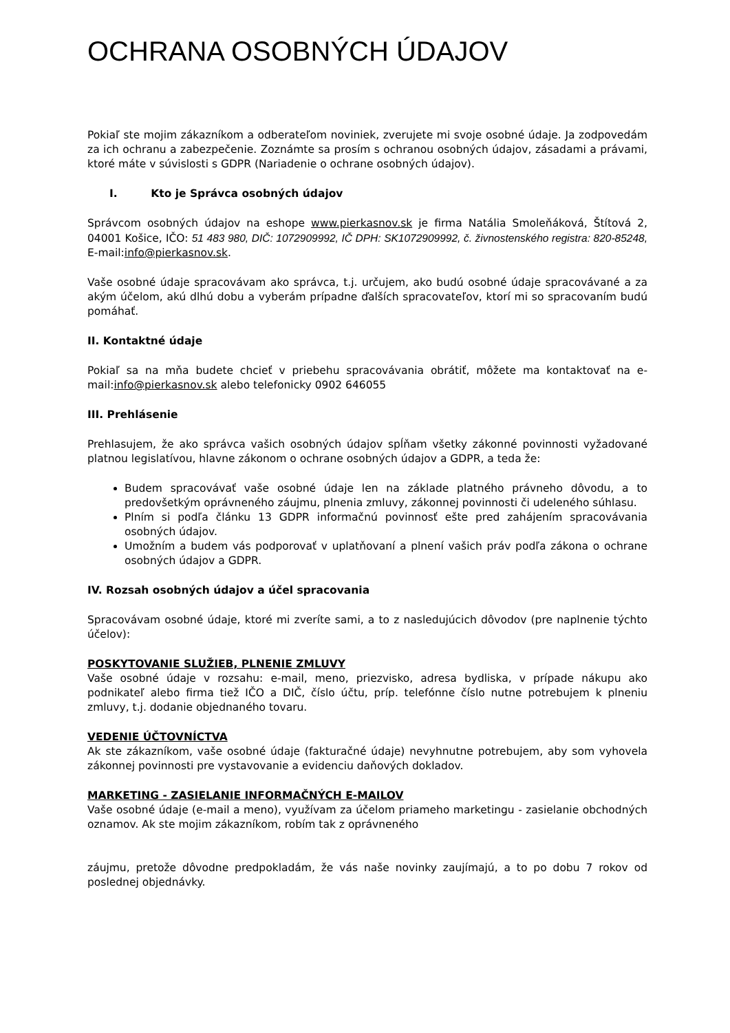OCHRANA OSOBNÝCH ÚDAJOV
Pokiaľ ste mojim zákazníkom a odberateľom noviniek, zverujete mi svoje osobné údaje. Ja zodpovedám za ich ochranu a zabezpečenie. Zoznámte sa prosím s ochranou osobných údajov, zásadami a právami, ktoré máte v súvislosti s GDPR (Nariadenie o ochrane osobných údajov).
I. Kto je Správca osobných údajov
Správcom osobných údajov na eshope www.pierkasnov.sk je firma Natália Smoleňáková, Štítová 2, 04001 Košice, IČO: 51 483 980, DIČ: 1072909992, IČ DPH: SK1072909992, č. živnostenského registra: 820-85248, E-mail:info@pierkasnov.sk.
Vaše osobné údaje spracovávam ako správca, t.j. určujem, ako budú osobné údaje spracovávané a za akým účelom, akú dlhú dobu a vyberám prípadne ďalších spracovateľov, ktorí mi so spracovaním budú pomáhať.
II. Kontaktné údaje
Pokiaľ sa na mňa budete chcieť v priebehu spracovávania obrátiť, môžete ma kontaktovať na e-mail:info@pierkasnov.sk alebo telefonicky 0902 646055
III. Prehlásenie
Prehlasujem, že ako správca vašich osobných údajov spĺňam všetky zákonné povinnosti vyžadované platnou legislatívou, hlavne zákonom o ochrane osobných údajov a GDPR, a teda že:
Budem spracovávať vaše osobné údaje len na základe platného právneho dôvodu, a to predovšetkým oprávneného záujmu, plnenia zmluvy, zákonnej povinnosti či udeleného súhlasu.
Plním si podľa článku 13 GDPR informačnú povinnosť ešte pred zahájením spracovávania osobných údajov.
Umožním a budem vás podporovať v uplatňovaní a plnení vašich práv podľa zákona o ochrane osobných údajov a GDPR.
IV. Rozsah osobných údajov a účel spracovania
Spracovávam osobné údaje, ktoré mi zveríte sami, a to z nasledujúcich dôvodov (pre naplnenie týchto účelov):
POSKYTOVANIE SLUŽIEB, PLNENIE ZMLUVY
Vaše osobné údaje v rozsahu: e-mail, meno, priezvisko, adresa bydliska, v prípade nákupu ako podnikateľ alebo firma tiež IČO a DIČ, číslo účtu, príp. telefónne číslo nutne potrebujem k plneniu zmluvy, t.j. dodanie objednaného tovaru.
VEDENIE ÚČTOVNÍCTVA
Ak ste zákazníkom, vaše osobné údaje (fakturačné údaje) nevyhnutne potrebujem, aby som vyhovela zákonnej povinnosti pre vystavovanie a evidenciu daňových dokladov.
MARKETING - ZASIELANIE INFORMAČNÝCH E-MAILOV
Vaše osobné údaje (e-mail a meno), využívam za účelom priameho marketingu - zasielanie obchodných oznamov. Ak ste mojim zákazníkom, robím tak z oprávneného
záujmu, pretože dôvodne predpokladám, že vás naše novinky zaujímajú, a to po dobu 7 rokov od poslednej objednávky.